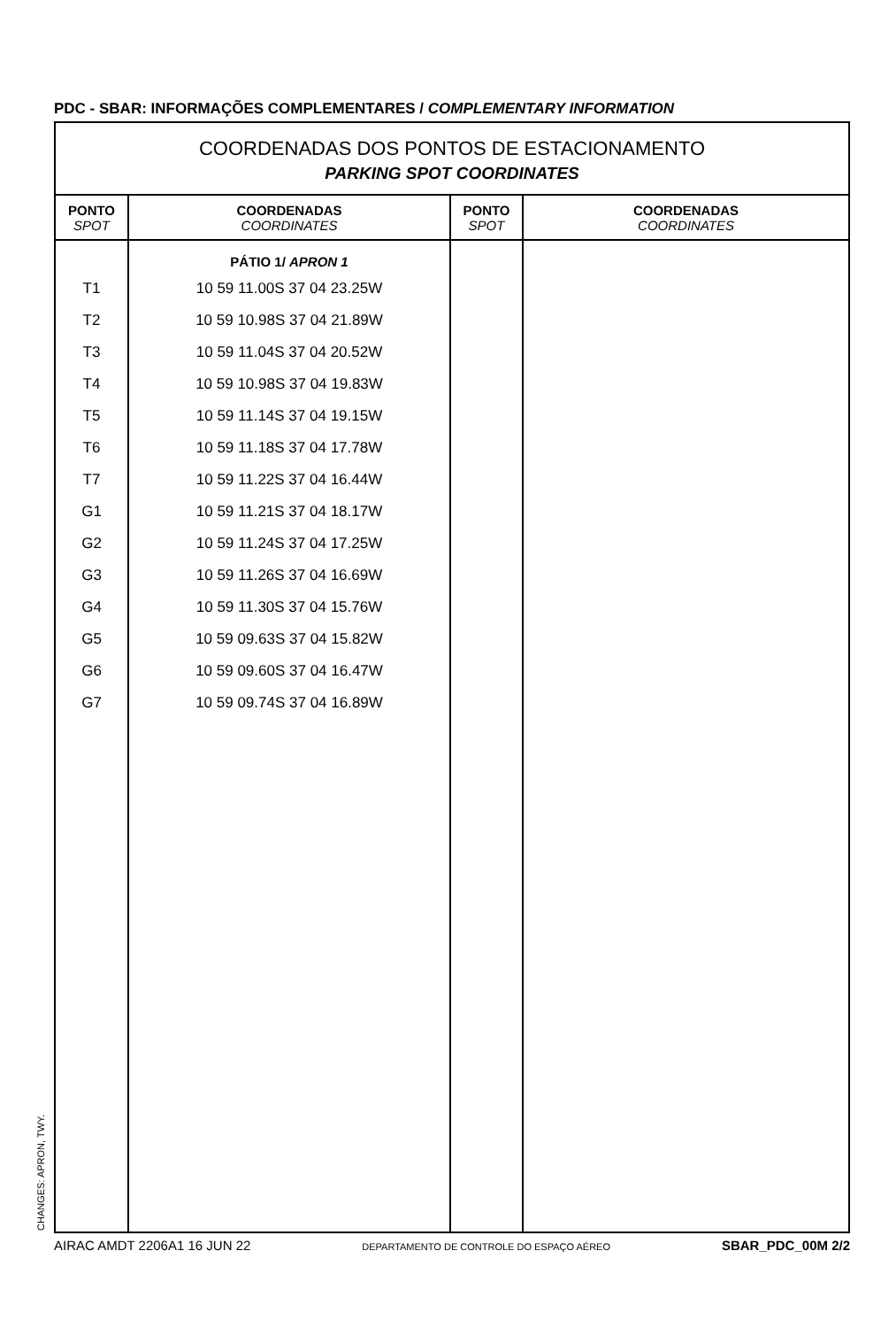PDC - SBAR: INFORMAÇÕES COMPLEMENTARES / COMPLEMENTARY INFORMATION
COORDENADAS DOS PONTOS DE ESTACIONAMENTO
PARKING SPOT COORDINATES
| PONTO SPOT | COORDENADAS COORDINATES | PONTO SPOT | COORDENADAS COORDINATES |
| --- | --- | --- | --- |
| T1 T2 T3 T4 T5 T6 T7 G1 G2 G3 G4 G5 G6 G7 | PÁTIO 1/ APRON 1 10 59 11.00S 37 04 23.25W 10 59 10.98S 37 04 21.89W 10 59 11.04S 37 04 20.52W 10 59 10.98S 37 04 19.83W 10 59 11.14S 37 04 19.15W 10 59 11.18S 37 04 17.78W 10 59 11.22S 37 04 16.44W 10 59 11.21S 37 04 18.17W 10 59 11.24S 37 04 17.25W 10 59 11.26S 37 04 16.69W 10 59 11.30S 37 04 15.76W 10 59 09.63S 37 04 15.82W 10 59 09.60S 37 04 16.47W 10 59 09.74S 37 04 16.89W | | |
CHANGES: APRON, TWY.
AIRAC AMDT 2206A1 16 JUN 22 DEPARTAMENTO DE CONTROLE DO ESPAÇO AÉREO SBAR_PDC_00M 2/2